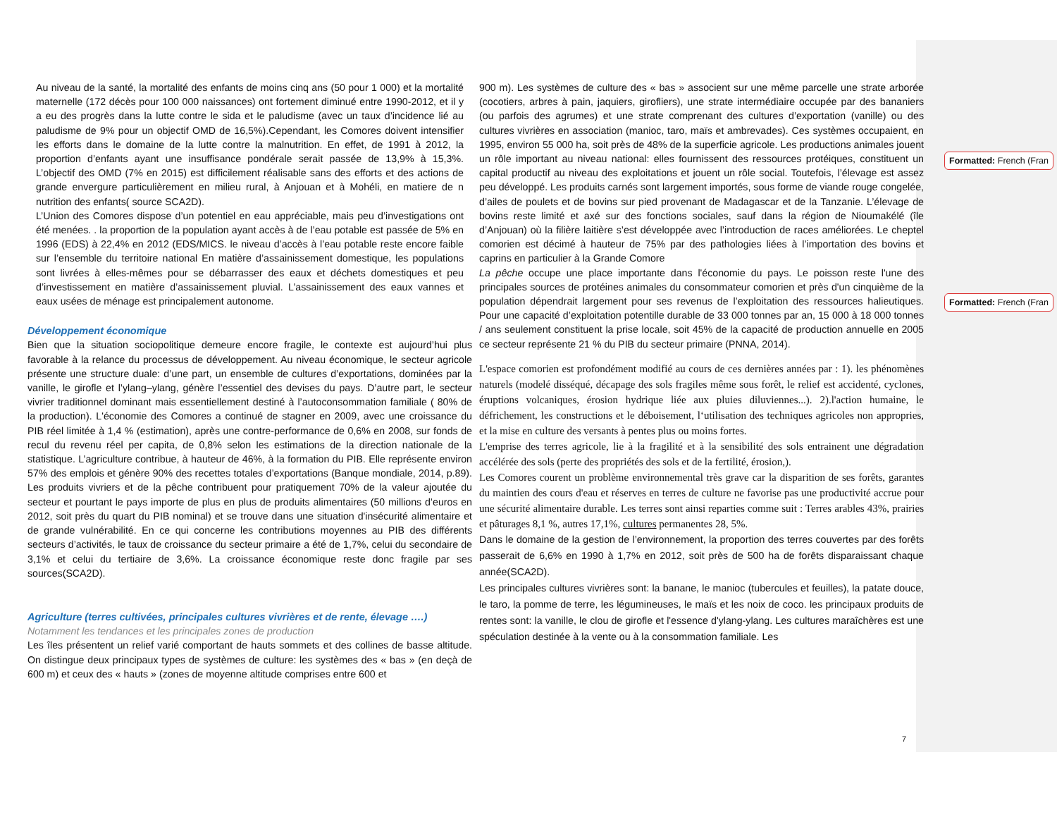Au niveau de la santé, la mortalité des enfants de moins cinq ans (50 pour 1 000) et la mortalité maternelle (172 décès pour 100 000 naissances) ont fortement diminué entre 1990-2012, et il y a eu des progrès dans la lutte contre le sida et le paludisme (avec un taux d’incidence lié au paludisme de 9% pour un objectif OMD de 16,5%).Cependant, les Comores doivent intensifier les efforts dans le domaine de la lutte contre la malnutrition. En effet, de 1991 à 2012, la proportion d’enfants ayant une insuffisance pondérale serait passée de 13,9% à 15,3%. L’objectif des OMD (7% en 2015) est difficilement réalisable sans des efforts et des actions de grande envergure particulièrement en milieu rural, à Anjouan et à Mohéli, en matiere de n nutrition des enfants( source SCA2D).
L’Union des Comores dispose d’un potentiel en eau appréciable, mais peu d’investigations ont été menées. . la proportion de la population ayant accès à de l’eau potable est passée de 5% en 1996 (EDS) à 22,4% en 2012 (EDS/MICS. le niveau d’accès à l’eau potable reste encore faible sur l’ensemble du territoire national En matière d’assainissement domestique, les populations sont livrées à elles-mêmes pour se débarrasser des eaux et déchets domestiques et peu d’investissement en matière d’assainissement pluvial. L’assainissement des eaux vannes et eaux usées de ménage est principalement autonome.
Développement économique
Bien que la situation sociopolitique demeure encore fragile, le contexte est aujourd’hui plus favorable à la relance du processus de développement. Au niveau économique, le secteur agricole présente une structure duale: d’une part, un ensemble de cultures d’exportations, dominées par la vanille, le girofle et l’ylang–ylang, génère l’essentiel des devises du pays. D’autre part, le secteur vivrier traditionnel dominant mais essentiellement destiné à l’autoconsommation familiale ( 80% de la production). L'économie des Comores a continué de stagner en 2009, avec une croissance du PIB réel limitée à 1,4 % (estimation), après une contre-performance de 0,6% en 2008, sur fonds de recul du revenu réel per capita, de 0,8% selon les estimations de la direction nationale de la statistique. L’agriculture contribue, à hauteur de 46%, à la formation du PIB. Elle représente environ 57% des emplois et génère 90% des recettes totales d’exportations (Banque mondiale, 2014, p.89). Les produits vivriers et de la pêche contribuent pour pratiquement 70% de la valeur ajoutée du secteur et pourtant le pays importe de plus en plus de produits alimentaires (50 millions d’euros en 2012, soit près du quart du PIB nominal) et se trouve dans une situation d'insécurité alimentaire et de grande vulnérabilité. En ce qui concerne les contributions moyennes au PIB des différents secteurs d’activités, le taux de croissance du secteur primaire a été de 1,7%, celui du secondaire de 3,1% et celui du tertiaire de 3,6%. La croissance économique reste donc fragile par ses sources(SCA2D).
Agriculture (terres cultivées, principales cultures vivrières et de rente, élevage ….)
Notamment les tendances et les principales zones de production
Les îles présentent un relief varié comportant de hauts sommets et des collines de basse altitude. On distingue deux principaux types de systèmes de culture: les systèmes des « bas » (en deçà de 600 m) et ceux des « hauts » (zones de moyenne altitude comprises entre 600 et
900 m). Les systèmes de culture des « bas » associent sur une même parcelle une strate arborée (cocotiers, arbres à pain, jaquiers, girofliers), une strate intermédiaire occupée par des bananiers (ou parfois des agrumes) et une strate comprenant des cultures d’exportation (vanille) ou des cultures vivrières en association (manioc, taro, maïs et ambrevades). Ces systèmes occupaient, en 1995, environ 55 000 ha, soit près de 48% de la superficie agricole. Les productions animales jouent un rôle important au niveau national: elles fournissent des ressources protéiques, constituent un capital productif au niveau des exploitations et jouent un rôle social. Toutefois, l’élevage est assez peu développé. Les produits carnés sont largement importés, sous forme de viande rouge congelée, d’ailes de poulets et de bovins sur pied provenant de Madagascar et de la Tanzanie. L’élevage de bovins reste limité et axé sur des fonctions sociales, sauf dans la région de Nioumakélé (île d’Anjouan) où la filière laitière s’est développée avec l’introduction de races améliorées. Le cheptel comorien est décimé à hauteur de 75% par des pathologies liées à l’importation des bovins et caprins en particulier à la Grande Comore
La pêche occupe une place importante dans l'économie du pays. Le poisson reste l'une des principales sources de protéines animales du consommateur comorien et près d'un cinquième de la population dépendrait largement pour ses revenus de l’exploitation des ressources halieutiques. Pour une capacité d’exploitation potentille durable de 33 000 tonnes par an, 15 000 à 18 000 tonnes / ans seulement constituent la prise locale, soit 45% de la capacité de production annuelle en 2005 ce secteur représente 21 % du PIB du secteur primaire (PNNA, 2014).
L'espace comorien est profondément modifié au cours de ces dernières années par : 1). les phénomènes naturels (modelé disséqué, décapage des sols fragiles même sous forêt, le relief est accidenté, cyclones, éruptions volcaniques, érosion hydrique liée aux pluies diluviennes...). 2).l'action humaine, le défrichement, les constructions et le déboisement, l‘utilisation des techniques agricoles non appropries, et la mise en culture des versants à pentes plus ou moins fortes.
L'emprise des terres agricole, lie à la fragilité et à la sensibilité des sols entrainent une dégradation accélérée des sols (perte des propriétés des sols et de la fertilité, érosion,).
Les Comores courent un problème environnemental très grave car la disparition de ses forêts, garantes du maintien des cours d'eau et réserves en terres de culture ne favorise pas une productivité accrue pour une sécurité alimentaire durable. Les terres sont ainsi reparties comme suit : Terres arables 43%, prairies et pâturages 8,1 %, autres 17,1%, cultures permanentes 28, 5%.
Dans le domaine de la gestion de l’environnement, la proportion des terres couvertes par des forêts passerait de 6,6% en 1990 à 1,7% en 2012, soit près de 500 ha de forêts disparaissant chaque année(SCA2D).
Les principales cultures vivrières sont: la banane, le manioc (tubercules et feuilles), la patate douce, le taro, la pomme de terre, les légumineuses, le maïs et les noix de coco. les principaux produits de rentes sont: la vanille, le clou de girofle et l'essence d'ylang-ylang. Les cultures maraîchères est une spéculation destinée à la vente ou à la consommation familiale. Les
Formatted: French (Fran
Formatted: French (Fran
7